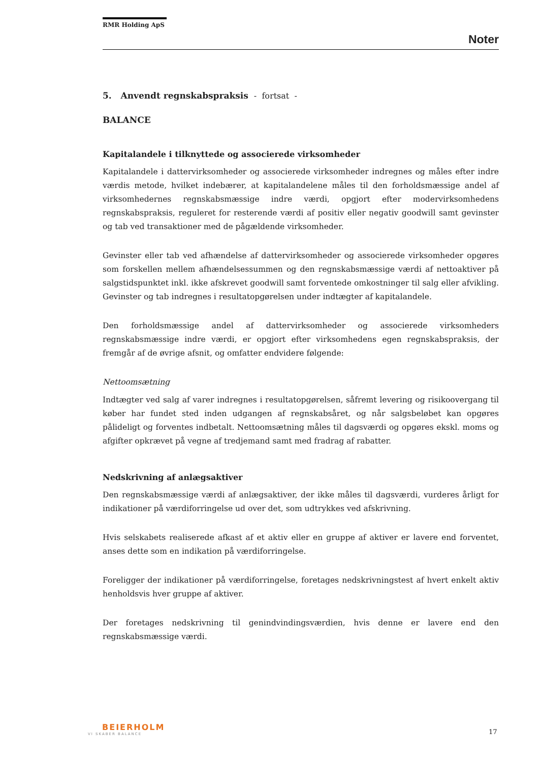RMR Holding ApS
Noter
5. Anvendt regnskabspraksis - fortsat -
BALANCE
Kapitalandele i tilknyttede og associerede virksomheder
Kapitalandele i dattervirksomheder og associerede virksomheder indregnes og måles efter indre værdis metode, hvilket indebærer, at kapitalandelene måles til den forholdsmæssige andel af virksomhedernes regnskabsmæssige indre værdi, opgjort efter modervirksomhedens regnskabspraksis, reguleret for resterende værdi af positiv eller negativ goodwill samt gevinster og tab ved transaktioner med de pågældende virksomheder.
Gevinster eller tab ved afhændelse af dattervirksomheder og associerede virksomheder opgøres som forskellen mellem afhændelsessummen og den regnskabsmæssige værdi af nettoaktiver på salgstidspunktet inkl. ikke afskrevet goodwill samt forventede omkostninger til salg eller afvikling. Gevinster og tab indregnes i resultatopgørelsen under indtægter af kapitalandele.
Den forholdsmæssige andel af dattervirksomheder og associerede virksomheders regnskabsmæssige indre værdi, er opgjort efter virksomhedens egen regnskabspraksis, der fremgår af de øvrige afsnit, og omfatter endvidere følgende:
Nettoomsætning
Indtægter ved salg af varer indregnes i resultatopgørelsen, såfremt levering og risikoovergang til køber har fundet sted inden udgangen af regnskabsåret, og når salgsbeløbet kan opgøres pålideligt og forventes indbetalt. Nettoomsætning måles til dagsværdi og opgøres ekskl. moms og afgifter opkrævet på vegne af tredjemand samt med fradrag af rabatter.
Nedskrivning af anlægsaktiver
Den regnskabsmæssige værdi af anlægsaktiver, der ikke måles til dagsværdi, vurderes årligt for indikationer på værdiforringelse ud over det, som udtrykkes ved afskrivning.
Hvis selskabets realiserede afkast af et aktiv eller en gruppe af aktiver er lavere end forventet, anses dette som en indikation på værdiforringelse.
Foreligger der indikationer på værdiforringelse, foretages nedskrivningstest af hvert enkelt aktiv henholdsvis hver gruppe af aktiver.
Der foretages nedskrivning til genindvindingsværdien, hvis denne er lavere end den regnskabsmæssige værdi.
BEIERHOLM
VI SKABER BALANCE
17